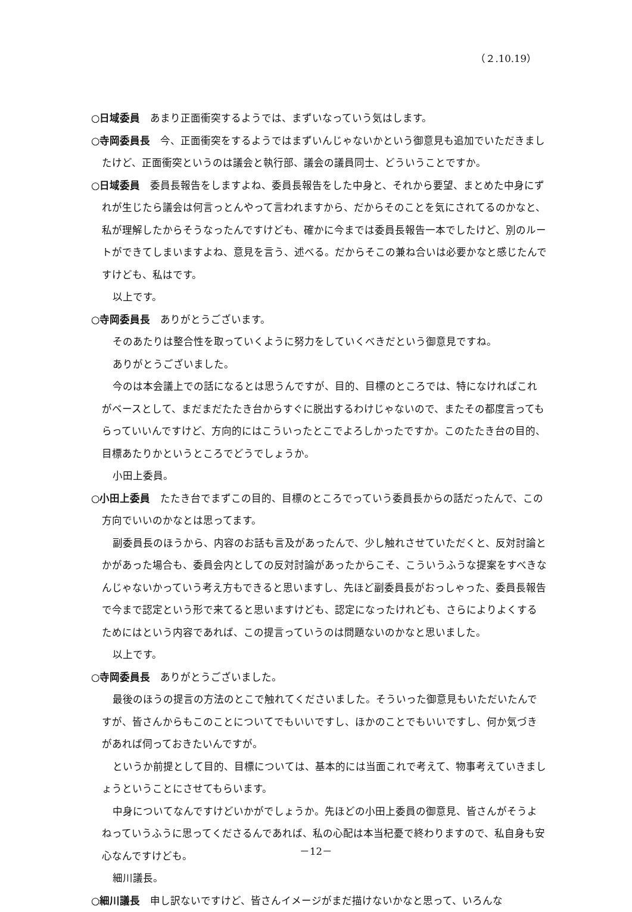（２.10.19）
○日域委員　あまり正面衝突するようでは、まずいなっていう気はします。
○寺岡委員長　今、正面衝突をするようではまずいんじゃないかという御意見も追加でいただきましたけど、正面衝突というのは議会と執行部、議会の議員同士、どういうことですか。
○日域委員　委員長報告をしますよね、委員長報告をした中身と、それから要望、まとめた中身にずれが生じたら議会は何言っとんやって言われますから、だからそのことを気にされてるのかなと、私が理解したからそうなったんですけども、確かに今までは委員長報告一本でしたけど、別のルートができてしまいますよね、意見を言う、述べる。だからそこの兼ね合いは必要かなと感じたんですけども、私はです。
以上です。
○寺岡委員長　ありがとうございます。
そのあたりは整合性を取っていくように努力をしていくべきだという御意見ですね。
ありがとうございました。
今のは本会議上での話になるとは思うんですが、目的、目標のところでは、特になければこれがベースとして、まだまだたたき台からすぐに脱出するわけじゃないので、またその都度言ってもらっていいんですけど、方向的にはこういったとこでよろしかったですか。このたたき台の目的、目標あたりかというところでどうでしょうか。
小田上委員。
○小田上委員　たたき台でまずこの目的、目標のところでっていう委員長からの話だったんで、この方向でいいのかなとは思ってます。
副委員長のほうから、内容のお話も言及があったんで、少し触れさせていただくと、反対討論とかがあった場合も、委員会内としての反対討論があったからこそ、こういうふうな提案をすべきなんじゃないかっていう考え方もできると思いますし、先ほど副委員長がおっしゃった、委員長報告で今まで認定という形で来てると思いますけども、認定になったけれども、さらによりよくするためにはという内容であれば、この提言っていうのは問題ないのかなと思いました。
以上です。
○寺岡委員長　ありがとうございました。
最後のほうの提言の方法のとこで触れてくださいました。そういった御意見もいただいたんですが、皆さんからもこのことについてでもいいですし、ほかのことでもいいですし、何か気づきがあれば伺っておきたいんですが。
というか前提として目的、目標については、基本的には当面これで考えて、物事考えていきましょうということにさせてもらいます。
中身についてなんですけどいかがでしょうか。先ほどの小田上委員の御意見、皆さんがそうよねっていうふうに思ってくださるんであれば、私の心配は本当杞憂で終わりますので、私自身も安心なんですけども。
細川議長。
○細川議長　申し訳ないですけど、皆さんイメージがまだ描けないかなと思って、いろんな
－12－